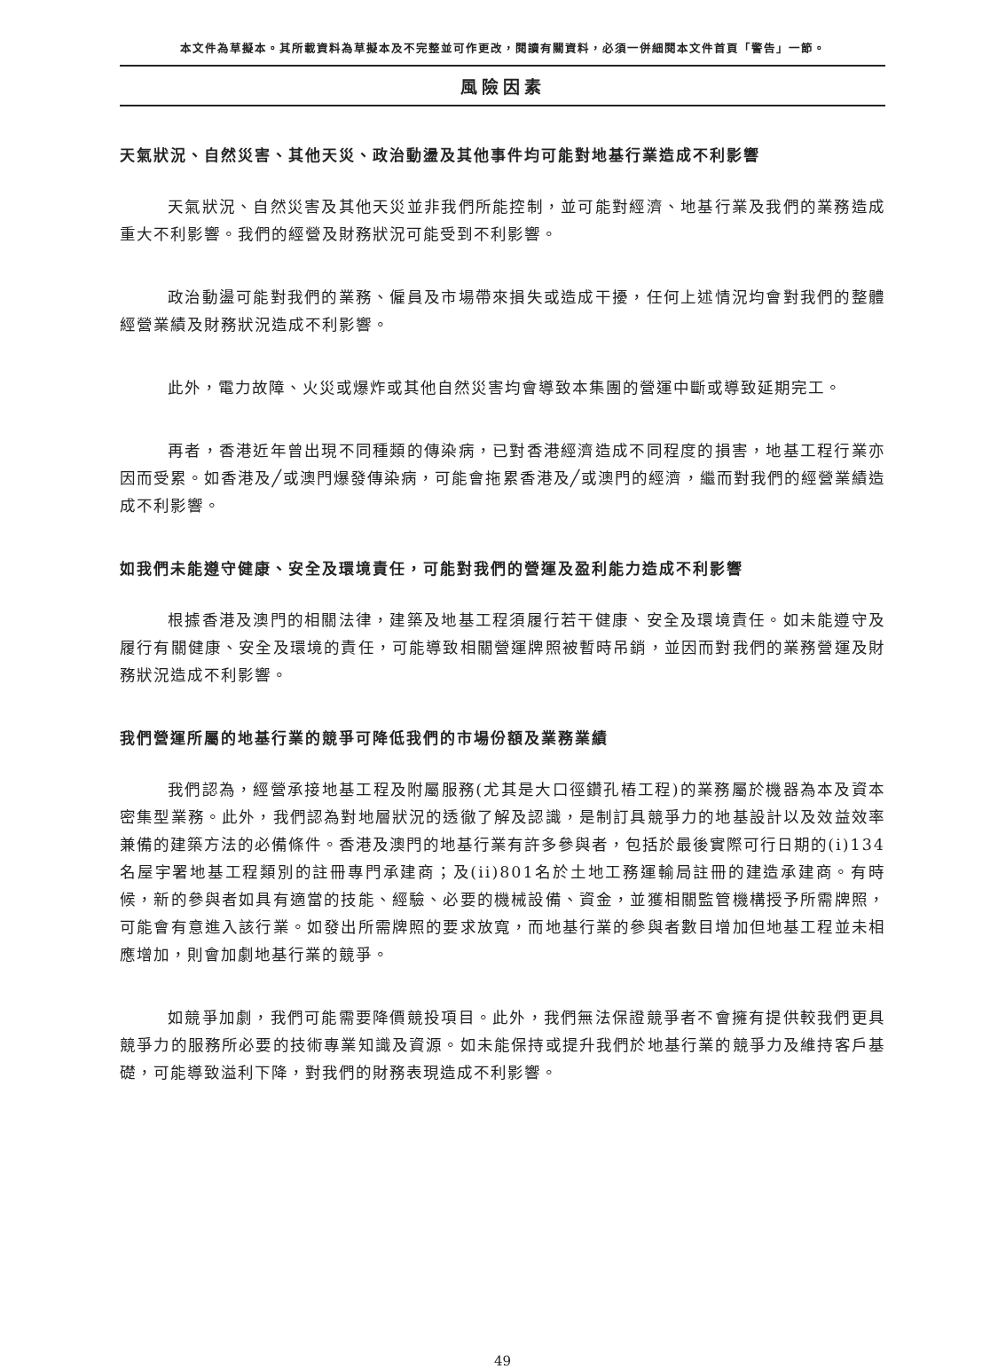本文件為草擬本。其所載資料為草擬本及不完整並可作更改，閱讀有關資料，必須一併細閱本文件首頁「警告」一節。
風險因素
天氣狀況、自然災害、其他天災、政治動盪及其他事件均可能對地基行業造成不利影響
天氣狀況、自然災害及其他天災並非我們所能控制，並可能對經濟、地基行業及我們的業務造成重大不利影響。我們的經營及財務狀況可能受到不利影響。
政治動盪可能對我們的業務、僱員及市場帶來損失或造成干擾，任何上述情況均會對我們的整體經營業績及財務狀況造成不利影響。
此外，電力故障、火災或爆炸或其他自然災害均會導致本集團的營運中斷或導致延期完工。
再者，香港近年曾出現不同種類的傳染病，已對香港經濟造成不同程度的損害，地基工程行業亦因而受累。如香港及╱或澳門爆發傳染病，可能會拖累香港及╱或澳門的經濟，繼而對我們的經營業績造成不利影響。
如我們未能遵守健康、安全及環境責任，可能對我們的營運及盈利能力造成不利影響
根據香港及澳門的相關法律，建築及地基工程須履行若干健康、安全及環境責任。如未能遵守及履行有關健康、安全及環境的責任，可能導致相關營運牌照被暫時吊銷，並因而對我們的業務營運及財務狀況造成不利影響。
我們營運所屬的地基行業的競爭可降低我們的市場份額及業務業績
我們認為，經營承接地基工程及附屬服務(尤其是大口徑鑽孔樁工程)的業務屬於機器為本及資本密集型業務。此外，我們認為對地層狀況的透徹了解及認識，是制訂具競爭力的地基設計以及效益效率兼備的建築方法的必備條件。香港及澳門的地基行業有許多參與者，包括於最後實際可行日期的(i)134名屋宇署地基工程類別的註冊專門承建商；及(ii)801名於土地工務運輸局註冊的建造承建商。有時候，新的參與者如具有適當的技能、經驗、必要的機械設備、資金，並獲相關監管機構授予所需牌照，可能會有意進入該行業。如發出所需牌照的要求放寬，而地基行業的參與者數目增加但地基工程並未相應增加，則會加劇地基行業的競爭。
如競爭加劇，我們可能需要降價競投項目。此外，我們無法保證競爭者不會擁有提供較我們更具競爭力的服務所必要的技術專業知識及資源。如未能保持或提升我們於地基行業的競爭力及維持客戶基礎，可能導致溢利下降，對我們的財務表現造成不利影響。
49